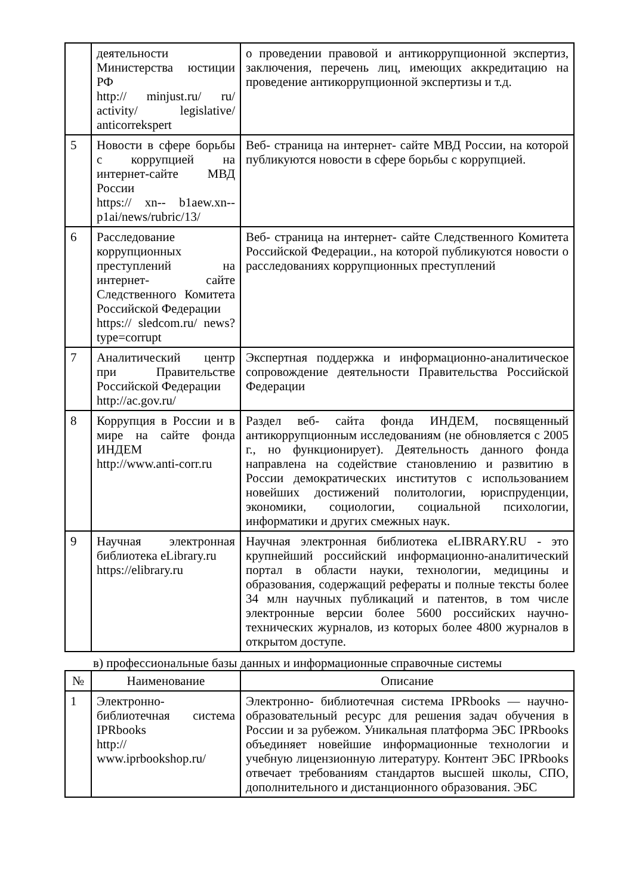| | деятельности Министерства юстиции РФ http:// minjust.ru/ ru/ activity/ legislative/ anticorrekspert | о проведении правовой и антикоррупционной экспертиз, заключения, перечень лиц, имеющих аккредитацию на проведение антикоррупционной экспертизы и т.д. |
| 5 | Новости в сфере борьбы с коррупцией на интернет-сайте МВД России https:// xn-- b1aew.xn--p1ai/news/rubric/13/ | Веб- страница на интернет- сайте МВД России, на которой публикуются новости в сфере борьбы с коррупцией. |
| 6 | Расследование коррупционных преступлений на интернет- сайте Следственного Комитета Российской Федерации https:// sledcom.ru/ news?type=corrupt | Веб- страница на интернет- сайте Следственного Комитета Российской Федерации., на которой публикуются новости о расследованиях коррупционных преступлений |
| 7 | Аналитический центр при Правительстве Российской Федерации http://ac.gov.ru/ | Экспертная поддержка и информационно-аналитическое сопровождение деятельности Правительства Российской Федерации |
| 8 | Коррупция в России и в мире на сайте фонда ИНДЕМ http://www.anti-corr.ru | Раздел веб- сайта фонда ИНДЕМ, посвященный антикоррупционным исследованиям (не обновляется с 2005 г., но функционирует). Деятельность данного фонда направлена на содействие становлению и развитию в России демократических институтов с использованием новейших достижений политологии, юриспруденции, экономики, социологии, социальной психологии, информатики и других смежных наук. |
| 9 | Научная электронная библиотека eLibrary.ru https://elibrary.ru | Научная электронная библиотека eLIBRARY.RU - это крупнейший российский информационно-аналитический портал в области науки, технологии, медицины и образования, содержащий рефераты и полные тексты более 34 млн научных публикаций и патентов, в том числе электронные версии более 5600 российских научно-технических журналов, из которых более 4800 журналов в открытом доступе. |
в) профессиональные базы данных и информационные справочные системы
| № | Наименование | Описание |
| --- | --- | --- |
| 1 | Электронно-библиотечная система IPRbooks http:// www.iprbookshop.ru/ | Электронно- библиотечная система IPRbooks — научно- образовательный ресурс для решения задач обучения в России и за рубежом. Уникальная платформа ЭБС IPRbooks объединяет новейшие информационные технологии и учебную лицензионную литературу. Контент ЭБС IPRbooks отвечает требованиям стандартов высшей школы, СПО, дополнительного и дистанционного образования. ЭБС |